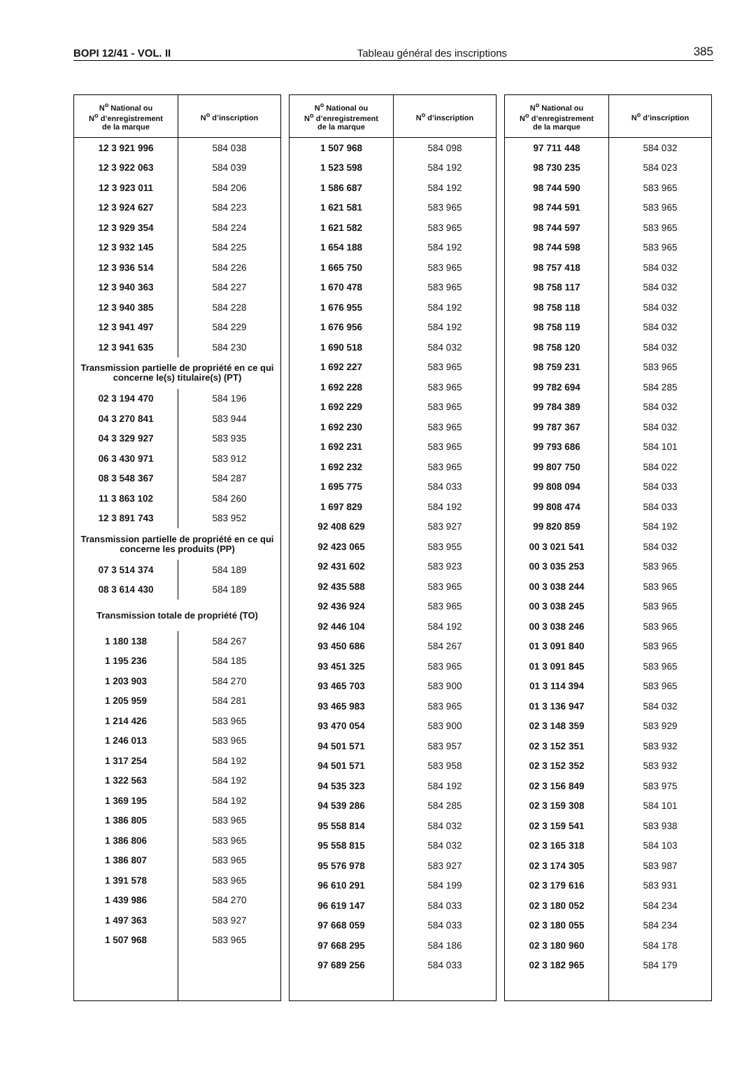BOPI 12/41 - VOL. II Tableau général des inscriptions 385
| N<sup>o</sup> National ou N<sup>o</sup> d’enregistrement de la marque | N<sup>o</sup> d’inscription |
| --- | --- |
| 12 3 921 996 | 584 038 |
| 12 3 922 063 | 584 039 |
| 12 3 923 011 | 584 206 |
| 12 3 924 627 | 584 223 |
| 12 3 929 354 | 584 224 |
| 12 3 932 145 | 584 225 |
| 12 3 936 514 | 584 226 |
| 12 3 940 363 | 584 227 |
| 12 3 940 385 | 584 228 |
| 12 3 941 497 | 584 229 |
| 12 3 941 635 | 584 230 |
| Transmission partielle de propriété en ce qui concerne le(s) titulaire(s) (PT) | |
| 02 3 194 470 | 584 196 |
| 04 3 270 841 | 583 944 |
| 04 3 329 927 | 583 935 |
| 06 3 430 971 | 583 912 |
| 08 3 548 367 | 584 287 |
| 11 3 863 102 | 584 260 |
| 12 3 891 743 | 583 952 |
| Transmission partielle de propriété en ce qui concerne les produits (PP) | |
| 07 3 514 374 | 584 189 |
| 08 3 614 430 | 584 189 |
| Transmission totale de propriété (TO) | |
| 1 180 138 | 584 267 |
| 1 195 236 | 584 185 |
| 1 203 903 | 584 270 |
| 1 205 959 | 584 281 |
| 1 214 426 | 583 965 |
| 1 246 013 | 583 965 |
| 1 317 254 | 584 192 |
| 1 322 563 | 584 192 |
| 1 369 195 | 584 192 |
| 1 386 805 | 583 965 |
| 1 386 806 | 583 965 |
| 1 386 807 | 583 965 |
| 1 391 578 | 583 965 |
| 1 439 986 | 584 270 |
| 1 497 363 | 583 927 |
| 1 507 968 | 583 965 |
| N<sup>o</sup> National ou N<sup>o</sup> d’enregistrement de la marque | N<sup>o</sup> d’inscription |
| --- | --- |
| 1 507 968 | 584 098 |
| 1 523 598 | 584 192 |
| 1 586 687 | 584 192 |
| 1 621 581 | 583 965 |
| 1 621 582 | 583 965 |
| 1 654 188 | 584 192 |
| 1 665 750 | 583 965 |
| 1 670 478 | 583 965 |
| 1 676 955 | 584 192 |
| 1 676 956 | 584 192 |
| 1 690 518 | 584 032 |
| 1 692 227 | 583 965 |
| 1 692 228 | 583 965 |
| 1 692 229 | 583 965 |
| 1 692 230 | 583 965 |
| 1 692 231 | 583 965 |
| 1 692 232 | 583 965 |
| 1 695 775 | 584 033 |
| 1 697 829 | 584 192 |
| 92 408 629 | 583 927 |
| 92 423 065 | 583 955 |
| 92 431 602 | 583 923 |
| 92 435 588 | 583 965 |
| 92 436 924 | 583 965 |
| 92 446 104 | 584 192 |
| 93 450 686 | 584 267 |
| 93 451 325 | 583 965 |
| 93 465 703 | 583 900 |
| 93 465 983 | 583 965 |
| 93 470 054 | 583 900 |
| 94 501 571 | 583 957 |
| 94 501 571 | 583 958 |
| 94 535 323 | 584 192 |
| 94 539 286 | 584 285 |
| 95 558 814 | 584 032 |
| 95 558 815 | 584 032 |
| 95 576 978 | 583 927 |
| 96 610 291 | 584 199 |
| 96 619 147 | 584 033 |
| 97 668 059 | 584 033 |
| 97 668 295 | 584 186 |
| 97 689 256 | 584 033 |
| N<sup>o</sup> National ou N<sup>o</sup> d’enregistrement de la marque | N<sup>o</sup> d’inscription |
| --- | --- |
| 97 711 448 | 584 032 |
| 98 730 235 | 584 023 |
| 98 744 590 | 583 965 |
| 98 744 591 | 583 965 |
| 98 744 597 | 583 965 |
| 98 744 598 | 583 965 |
| 98 757 418 | 584 032 |
| 98 758 117 | 584 032 |
| 98 758 118 | 584 032 |
| 98 758 119 | 584 032 |
| 98 758 120 | 584 032 |
| 98 759 231 | 583 965 |
| 99 782 694 | 584 285 |
| 99 784 389 | 584 032 |
| 99 787 367 | 584 032 |
| 99 793 686 | 584 101 |
| 99 807 750 | 584 022 |
| 99 808 094 | 584 033 |
| 99 808 474 | 584 033 |
| 99 820 859 | 584 192 |
| 00 3 021 541 | 584 032 |
| 00 3 035 253 | 583 965 |
| 00 3 038 244 | 583 965 |
| 00 3 038 245 | 583 965 |
| 00 3 038 246 | 583 965 |
| 01 3 091 840 | 583 965 |
| 01 3 091 845 | 583 965 |
| 01 3 114 394 | 583 965 |
| 01 3 136 947 | 584 032 |
| 02 3 148 359 | 583 929 |
| 02 3 152 351 | 583 932 |
| 02 3 152 352 | 583 932 |
| 02 3 156 849 | 583 975 |
| 02 3 159 308 | 584 101 |
| 02 3 159 541 | 583 938 |
| 02 3 165 318 | 584 103 |
| 02 3 174 305 | 583 987 |
| 02 3 179 616 | 583 931 |
| 02 3 180 052 | 584 234 |
| 02 3 180 055 | 584 234 |
| 02 3 180 960 | 584 178 |
| 02 3 182 965 | 584 179 |